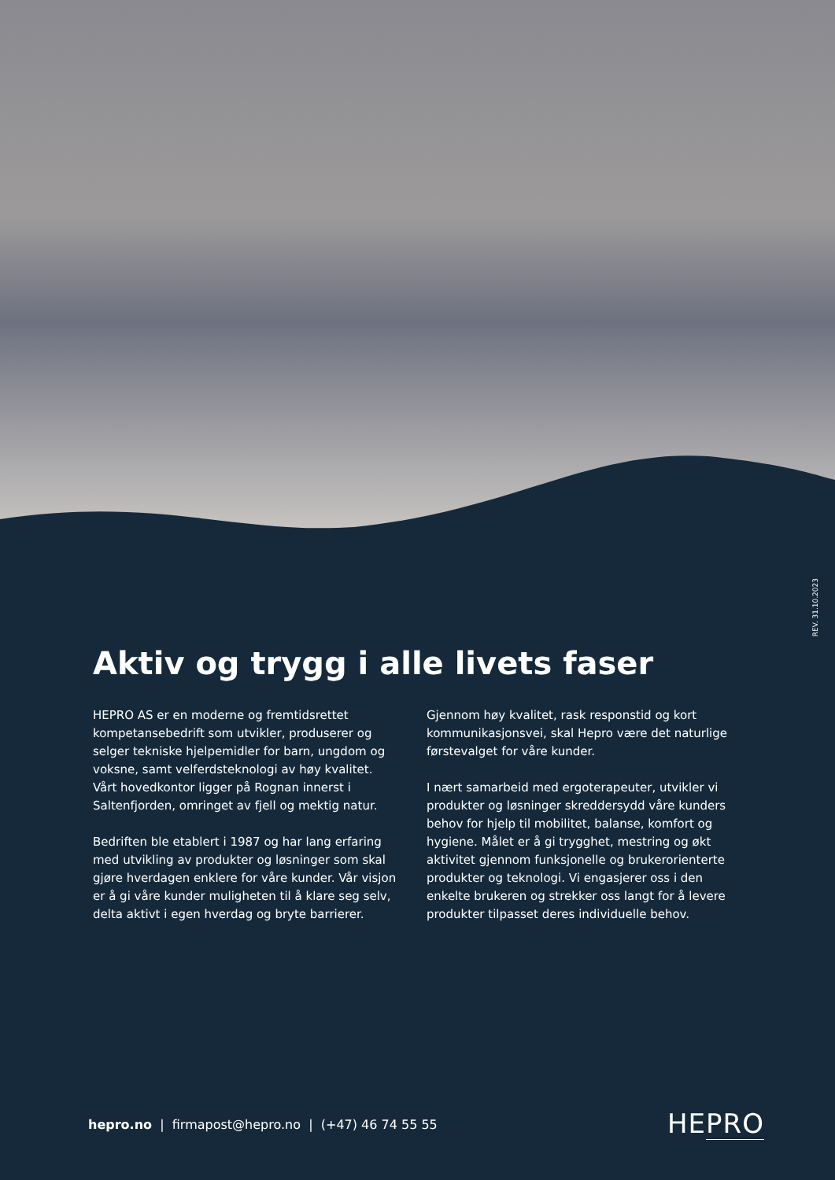REV. 31.10.2023
Aktiv og trygg i alle livets faser
HEPRO AS er en moderne og fremtidsrettet kompetansebedrift som utvikler, produserer og selger tekniske hjelpemidler for barn, ungdom og voksne, samt velferdsteknologi av høy kvalitet. Vårt hovedkontor ligger på Rognan innerst i Saltenfjorden, omringet av fjell og mektig natur.
Bedriften ble etablert i 1987 og har lang erfaring med utvikling av produkter og løsninger som skal gjøre hverdagen enklere for våre kunder. Vår visjon er å gi våre kunder muligheten til å klare seg selv, delta aktivt i egen hverdag og bryte barrierer.
Gjennom høy kvalitet, rask responstid og kort kommunikasjonsvei, skal Hepro være det naturlige førstevalget for våre kunder.
I nært samarbeid med ergoterapeuter, utvikler vi produkter og løsninger skreddersydd våre kunders behov for hjelp til mobilitet, balanse, komfort og hygiene. Målet er å gi trygghet, mestring og økt aktivitet gjennom funksjonelle og brukerorienterte produkter og teknologi. Vi engasjerer oss i den enkelte brukeren og strekker oss langt for å levere produkter tilpasset deres individuelle behov.
hepro.no | firmapost@hepro.no | (+47) 46 74 55 55
HEPRO